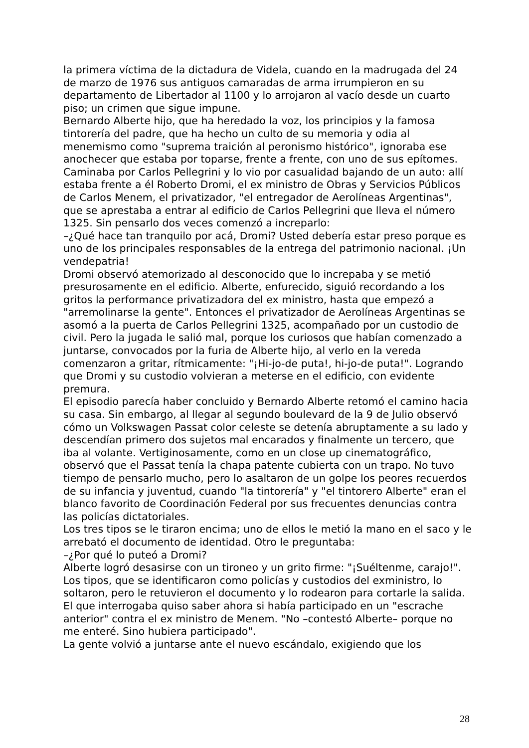la primera víctima de la dictadura de Videla, cuando en la madrugada del 24 de marzo de 1976 sus antiguos camaradas de arma irrumpieron en su departamento de Libertador al 1100 y lo arrojaron al vacío desde un cuarto piso; un crimen que sigue impune.
Bernardo Alberte hijo, que ha heredado la voz, los principios y la famosa tintorería del padre, que ha hecho un culto de su memoria y odia al menemismo como "suprema traición al peronismo histórico", ignoraba ese anochecer que estaba por toparse, frente a frente, con uno de sus epítomes.
Caminaba por Carlos Pellegrini y lo vio por casualidad bajando de un auto: allí estaba frente a él Roberto Dromi, el ex ministro de Obras y Servicios Públicos de Carlos Menem, el privatizador, "el entregador de Aerolíneas Argentinas", que se aprestaba a entrar al edificio de Carlos Pellegrini que lleva el número 1325. Sin pensarlo dos veces comenzó a increparlo:
–¿Qué hace tan tranquilo por acá, Dromi? Usted debería estar preso porque es uno de los principales responsables de la entrega del patrimonio nacional. ¡Un vendepatria!
Dromi observó atemorizado al desconocido que lo increpaba y se metió presurosamente en el edificio. Alberte, enfurecido, siguió recordando a los gritos la performance privatizadora del ex ministro, hasta que empezó a "arremolinarse la gente". Entonces el privatizador de Aerolíneas Argentinas se asomó a la puerta de Carlos Pellegrini 1325, acompañado por un custodio de civil. Pero la jugada le salió mal, porque los curiosos que habían comenzado a juntarse, convocados por la furia de Alberte hijo, al verlo en la vereda comenzaron a gritar, rítmicamente: "¡Hi-jo-de puta!, hi-jo-de puta!". Logrando que Dromi y su custodio volvieran a meterse en el edificio, con evidente premura.
El episodio parecía haber concluido y Bernardo Alberte retomó el camino hacia su casa. Sin embargo, al llegar al segundo boulevard de la 9 de Julio observó cómo un Volkswagen Passat color celeste se detenía abruptamente a su lado y descendían primero dos sujetos mal encarados y finalmente un tercero, que iba al volante. Vertiginosamente, como en un close up cinematográfico, observó que el Passat tenía la chapa patente cubierta con un trapo. No tuvo tiempo de pensarlo mucho, pero lo asaltaron de un golpe los peores recuerdos de su infancia y juventud, cuando "la tintorería" y "el tintorero Alberte" eran el blanco favorito de Coordinación Federal por sus frecuentes denuncias contra las policías dictatoriales.
Los tres tipos se le tiraron encima; uno de ellos le metió la mano en el saco y le arrebató el documento de identidad. Otro le preguntaba:
–¿Por qué lo puteó a Dromi?
Alberte logró desasirse con un tironeo y un grito firme: "¡Suéltenme, carajo!". Los tipos, que se identificaron como policías y custodios del exministro, lo soltaron, pero le retuvieron el documento y lo rodearon para cortarle la salida. El que interrogaba quiso saber ahora si había participado en un "escrache anterior" contra el ex ministro de Menem. "No –contestó Alberte– porque no me enteré. Sino hubiera participado".
La gente volvió a juntarse ante el nuevo escándalo, exigiendo que los
28